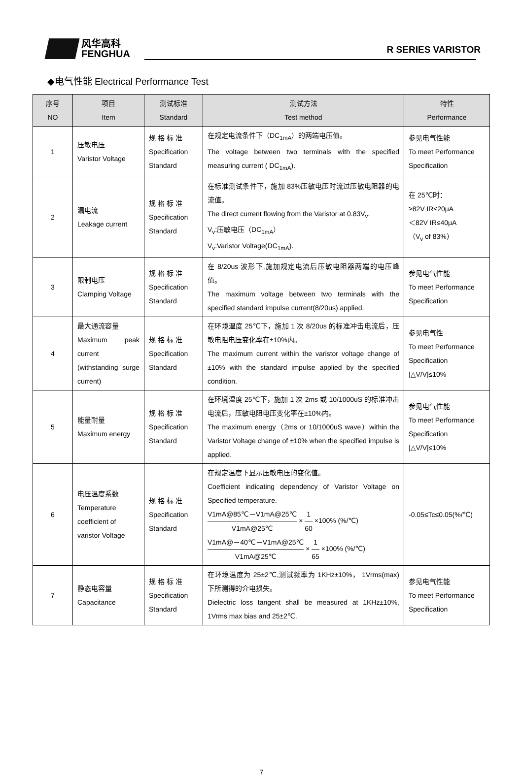风华高科
FENGHUA
R SERIES VARISTOR
◆电气性能 Electrical Performance Test
| 序号 NO | 项目 Item | 测试标准 Standard | 测试方法 Test method | 特性 Performance |
| --- | --- | --- | --- | --- |
| 1 | 压敏电压 Varistor Voltage | 规 格 标 准 Specification Standard | 在规定电流条件下（DC<sub>1mA</sub>）的两端电压值。 The voltage between two terminals with the specified measuring current ( DC<sub>1mA</sub>). | 参见电气性能 To meet Performance Specification |
| 2 | 漏电流 Leakage current | 规 格 标 准 Specification Standard | 在标准测试条件下，施加 83%压敏电压时流过压敏电阻器的电流值。 The direct current flowing from the Varistor at 0.83V<sub>v</sub>. V<sub>v</sub>:压敏电压（DC<sub>1mA</sub>） V<sub>v</sub>:Varistor Voltage(DC<sub>1mA</sub>). | 在 25℃时： ≥82V IR≤20μA ＜82V IR≤40μA （V<sub>v</sub> of 83%） |
| 3 | 限制电压 Clamping Voltage | 规 格 标 准 Specification Standard | 在 8/20us 波形下,施加规定电流后压敏电阻器两端的电压峰值。 The maximum voltage between two terminals with the specified standard impulse current(8/20us) applied. | 参见电气性能 To meet Performance Specification |
| 4 | 最大通流容量 Maximum peak current (withstanding surge current) | 规 格 标 准 Specification Standard | 在环境温度 25℃下，施加 1 次 8/20us 的标准冲击电流后，压敏电阻电压变化率在±10%内。 The maximum current within the varistor voltage change of ±10% with the standard impulse applied by the specified condition. | 参见电气性 To meet Performance Specification /△V/V/≤10% |
| 5 | 能量耐量 Maximum energy | 规 格 标 准 Specification Standard | 在环境温度 25℃下，施加 1 次 2ms 或 10/1000uS 的标准冲击电流后，压敏电阻电压变化率在±10%内。 The maximum energy（2ms or 10/1000uS wave）within the Varistor Voltage change of ±10% when the specified impulse is applied. | 参见电气性能 To meet Performance Specification /△V/V/≤10% |
| 6 | 电压温度系数 Temperature coefficient of varistor Voltage | 规 格 标 准 Specification Standard | 在规定温度下显示压敏电压的变化值。 Coefficient indicating dependency of Varistor Voltage on Specified temperature. V1mA@85℃－V1mA@25℃ V1mA@25℃ × 1 60 ×100% (%/℃) V1mA@－40℃－V1mA@25℃ V1mA@25℃ × 1 65 ×100% (%/℃) | -0.05≤Tc≤0.05(%/℃) |
| 7 | 静态电容量 Capacitance | 规 格 标 准 Specification Standard | 在环境温度为 25±2℃,测试频率为 1KHz±10%， 1Vrms(max)下所测得的介电损失。 Dielectric loss tangent shall be measured at 1KHz±10%, 1Vrms max bias and 25±2℃. | 参见电气性能 To meet Performance Specification |
7